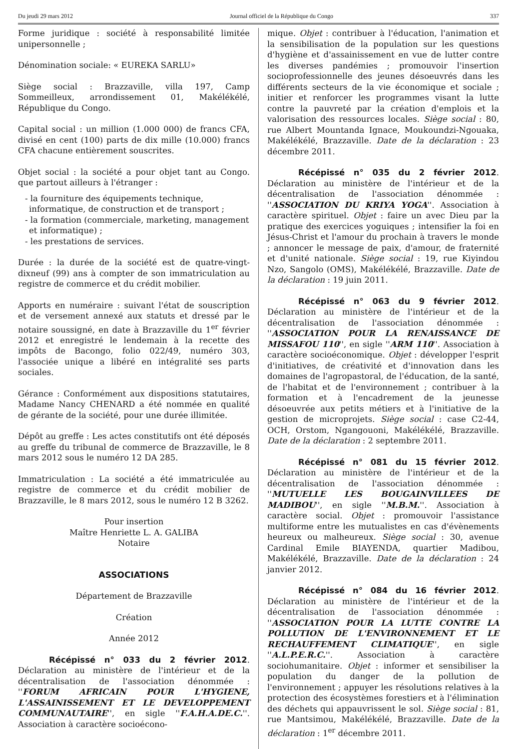Du jeudi 29 mars 2012 Journal officiel de la République du Congo 337
Forme juridique : société à responsabilité limitée unipersonnelle ;
Dénomination sociale: « EUREKA SARLU»
Siège social : Brazzaville, villa 197, Camp Sommeilleux, arrondissement 01, Makélékélé, République du Congo.
Capital social : un million (1.000 000) de francs CFA, divisé en cent (100) parts de dix mille (10.000) francs CFA chacune entièrement souscrites.
Objet social : la société a pour objet tant au Congo. que partout ailleurs à l'étranger :
- la fourniture des équipements technique, informatique, de construction et de transport ;
- la formation (commerciale, marketing, management et informatique) ;
- les prestations de services.
Durée : la durée de la société est de quatre-vingt-dixneuf (99) ans à compter de son immatriculation au registre de commerce et du crédit mobilier.
Apports en numéraire : suivant l'état de souscription et de versement annexé aux statuts et dressé par le notaire soussigné, en date à Brazzaville du 1<sup>er</sup> février 2012 et enregistré le lendemain à la recette des impôts de Bacongo, folio 022/49, numéro 303, l'associée unique a libéré en intégralité ses parts sociales.
Gérance : Conformément aux dispositions statutaires, Madame Nancy CHENARD a été nommée en qualité de gérante de la société, pour une durée illimitée.
Dépôt au greffe : Les actes constitutifs ont été déposés au greffe du tribunal de commerce de Brazzaville, le 8 mars 2012 sous le numéro 12 DA 285.
Immatriculation : La société a été immatriculée au registre de commerce et du crédit mobilier de Brazzaville, le 8 mars 2012, sous le numéro 12 B 3262.
Pour insertion
Maître Henriette L. A. GALIBA
Notaire
ASSOCIATIONS
Département de Brazzaville
Création
Année 2012
Récépissé n° 033 du 2 février 2012. Déclaration au ministère de l'intérieur et de la décentralisation de l'association dénommée : ''FORUM AFRICAIN POUR L'HYGIENE, L'ASSAINISSEMENT ET LE DEVELOPPEMENT COMMUNAUTAIRE'', en sigle ''F.A.H.A.DE.C.''. Association à caractère socioécono-
mique. Objet : contribuer à l'éducation, l'animation et la sensibilisation de la population sur les questions d'hygiène et d'assainissement en vue de lutter contre les diverses pandémies ; promouvoir l'insertion socioprofessionnelle des jeunes désoeuvrés dans les différents secteurs de la vie économique et sociale ; initier et renforcer les programmes visant la lutte contre la pauvreté par la création d'emplois et la valorisation des ressources locales. Siège social : 80, rue Albert Mountanda Ignace, Moukoundzi-Ngouaka, Makélékélé, Brazzaville. Date de la déclaration : 23 décembre 2011.
Récépissé n° 035 du 2 février 2012. Déclaration au ministère de l'intérieur et de la décentralisation de l'association dénommée : ''ASSOCIATION DU KRIYA YOGA''. Association à caractère spirituel. Objet : faire un avec Dieu par la pratique des exercices yoguiques ; intensifier la foi en Jésus-Christ et l'amour du prochain à travers le monde ; annoncer le message de paix, d'amour, de fraternité et d'unité nationale. Siège social : 19, rue Kiyindou Nzo, Sangolo (OMS), Makélékélé, Brazzaville. Date de la déclaration : 19 juin 2011.
Récépissé n° 063 du 9 février 2012. Déclaration au ministère de l'intérieur et de la décentralisation de l'association dénommée : ''ASSOCIATION POUR LA RENAISSANCE DE MISSAFOU 110'', en sigle ''ARM 110''. Association à caractère socioéconomique. Objet : développer l'esprit d'initiatives, de créativité et d'innovation dans les domaines de l'agropastoral, de l'éducation, de la santé, de l'habitat et de l'environnement ; contribuer à la formation et à l'encadrement de la jeunesse désoeuvrée aux petits métiers et à l'initiative de la gestion de microprojets. Siège social : case C2-44, OCH, Orstom, Ngangouoni, Makélékélé, Brazzaville. Date de la déclaration : 2 septembre 2011.
Récépissé n° 081 du 15 février 2012. Déclaration au ministère de l'intérieur et de la décentralisation de l'association dénommée : ''MUTUELLE LES BOUGAINVILLEES DE MADIBOU'', en sigle ''M.B.M.''. Association à caractère social. Objet : promouvoir l'assistance multiforme entre les mutualistes en cas d'évènements heureux ou malheureux. Siège social : 30, avenue Cardinal Emile BIAYENDA, quartier Madibou, Makélékélé, Brazzaville. Date de la déclaration : 24 janvier 2012.
Récépissé n° 084 du 16 février 2012. Déclaration au ministère de l'intérieur et de la décentralisation de l'association dénommée : ''ASSOCIATION POUR LA LUTTE CONTRE LA POLLUTION DE L'ENVIRONNEMENT ET LE RECHAUFFEMENT CLIMATIQUE'', en sigle ''A.L.P.E.R.C.''. Association à caractère sociohumanitaire. Objet : informer et sensibiliser la population du danger de la pollution de l'environnement ; appuyer les résolutions relatives à la protection des écosystèmes forestiers et à l'élimination des déchets qui appauvrissent le sol. Siège social : 81, rue Mantsimou, Makélékélé, Brazzaville. Date de la déclaration : 1<sup>er</sup> décembre 2011.